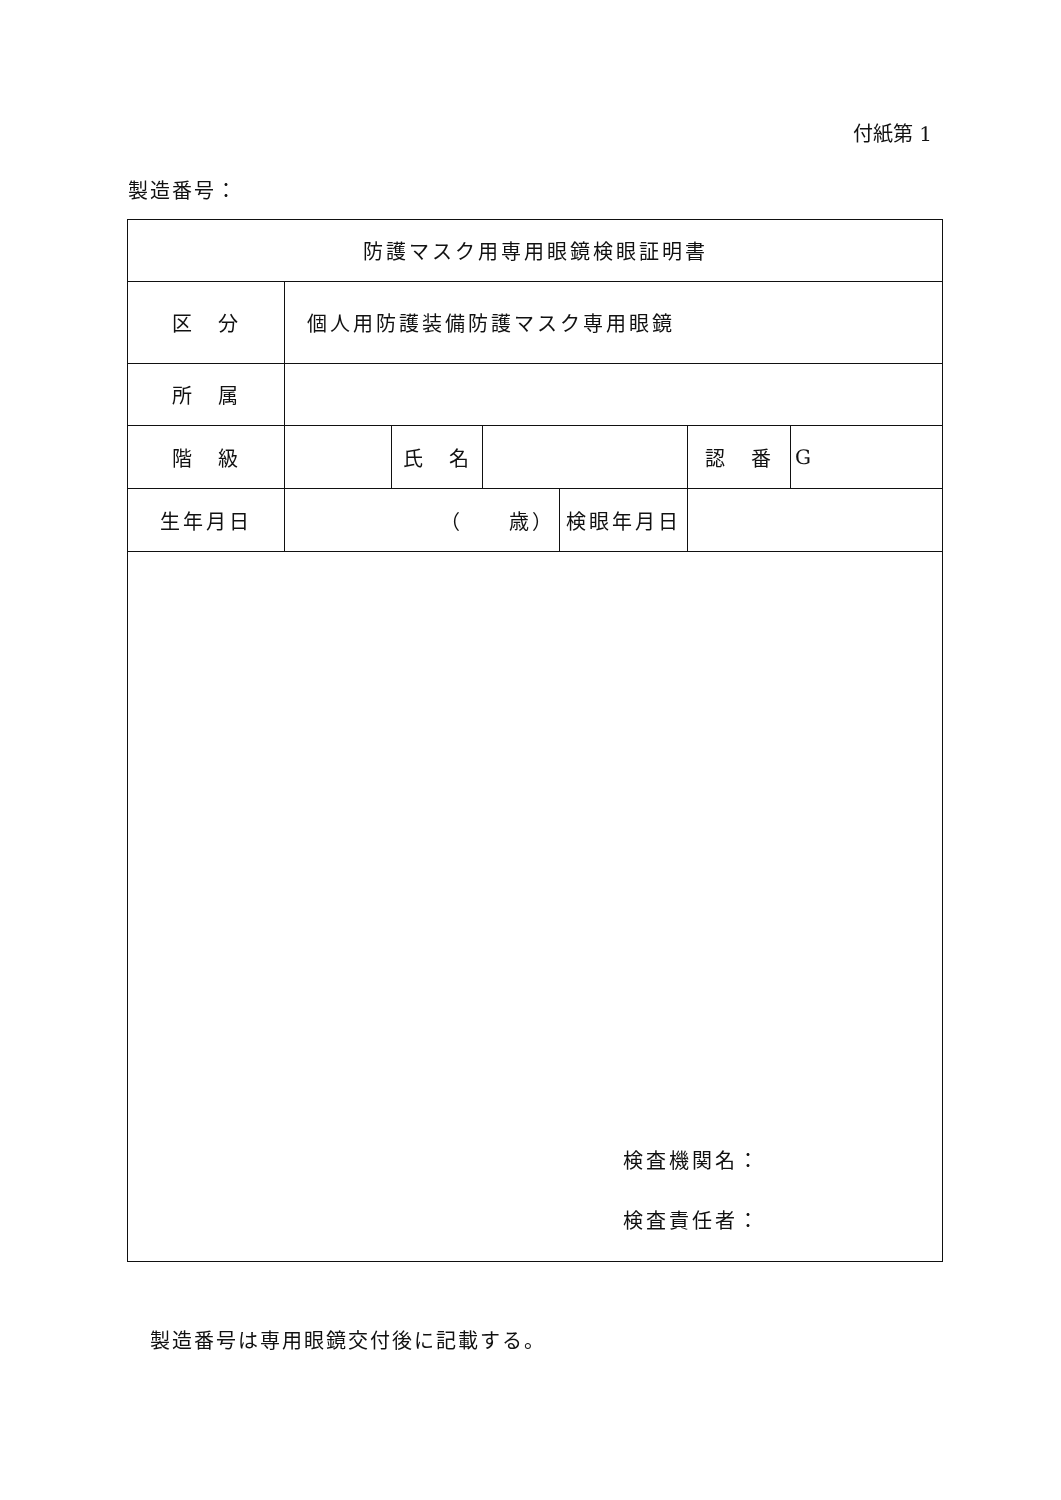付紙第 1
製造番号：
| 防護マスク用専用眼鏡検眼証明書 | | | | | | |
| 区 分 | 個人用防護装備防護マスク専用眼鏡 | | | | | |
| 所 属 | | | | | | |
| 階 級 | | 氏 名 | | | 認 番 | G |
| 生年月日 | （ 歳） | | | 検眼年月日 | | |
| 検査機関名： 検査責任者： | | | | | | |
製造番号は専用眼鏡交付後に記載する。